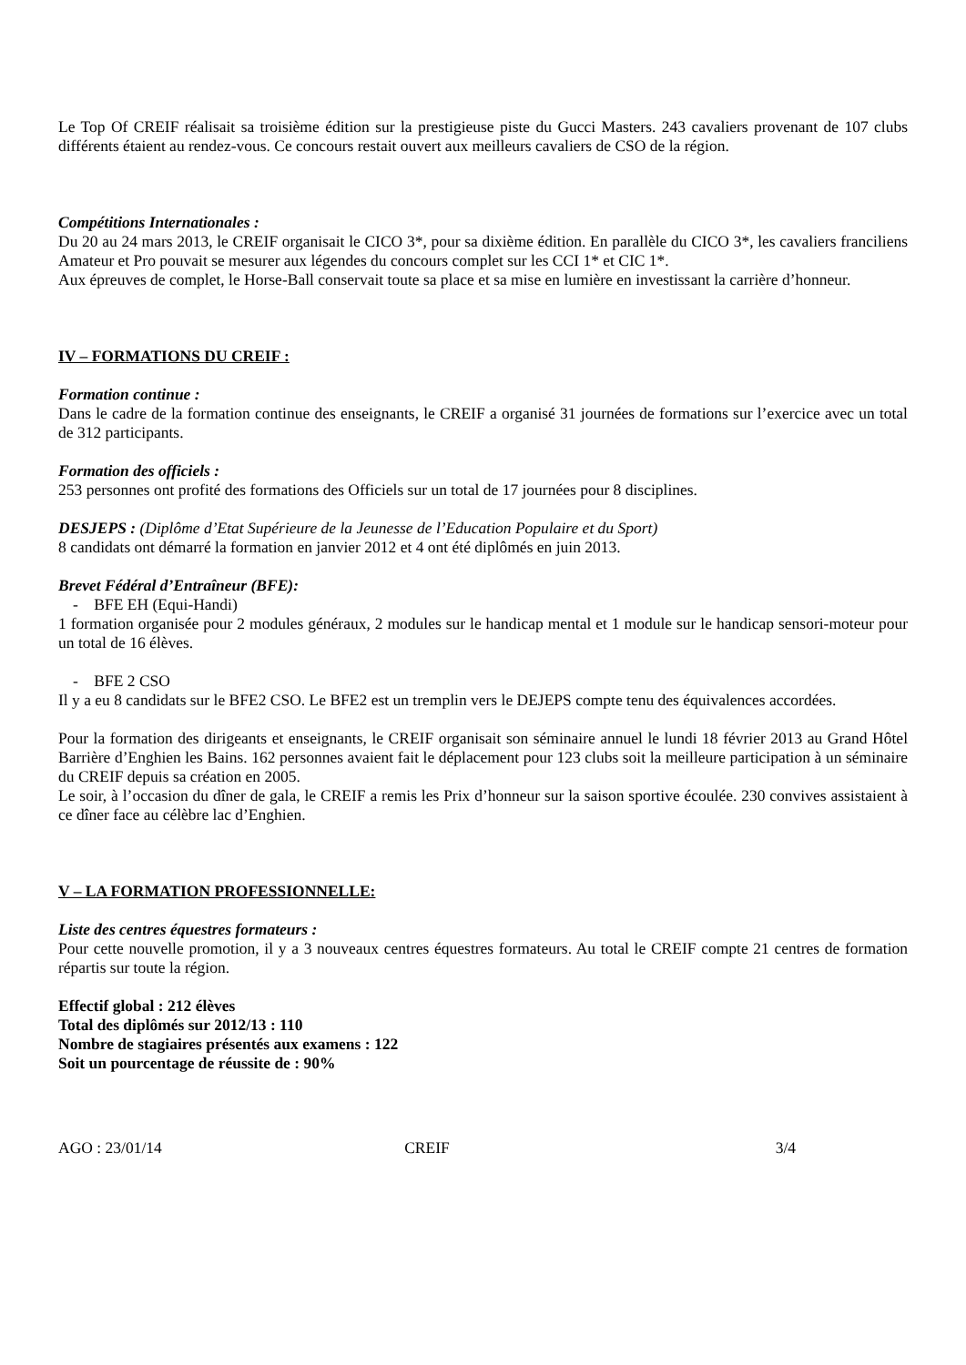Le Top Of CREIF réalisait sa troisième édition sur la prestigieuse piste du Gucci Masters. 243 cavaliers provenant de 107 clubs différents étaient au rendez-vous. Ce concours restait ouvert aux meilleurs cavaliers de CSO de la région.
Compétitions Internationales :
Du 20 au 24 mars 2013, le CREIF organisait le CICO 3*, pour sa dixième édition. En parallèle du CICO 3*, les cavaliers franciliens Amateur et Pro pouvait se mesurer aux légendes du concours complet sur les CCI 1* et CIC 1*.
Aux épreuves de complet, le Horse-Ball conservait toute sa place et sa mise en lumière en investissant la carrière d’honneur.
IV – FORMATIONS DU CREIF :
Formation continue :
Dans le cadre de la formation continue des enseignants, le CREIF a organisé 31 journées de formations sur l’exercice avec un total de 312 participants.
Formation des officiels :
253 personnes ont profité des formations des Officiels sur un total de 17 journées pour 8 disciplines.
DESJEPS : (Diplôme d’Etat Supérieure de la Jeunesse de l’Education Populaire et du Sport)
8 candidats ont démarré la formation en janvier 2012 et 4 ont été diplômés en juin 2013.
Brevet Fédéral d’Entraîneur (BFE):
- BFE EH (Equi-Handi)
1 formation organisée pour 2 modules généraux, 2 modules sur le handicap mental et 1 module sur le handicap sensori-moteur pour un total de 16 élèves.
- BFE 2 CSO
Il y a eu 8 candidats sur le BFE2 CSO. Le BFE2 est un tremplin vers le DEJEPS compte tenu des équivalences accordées.
Pour la formation des dirigeants et enseignants, le CREIF organisait son séminaire annuel le lundi 18 février 2013 au Grand Hôtel Barrière d’Enghien les Bains. 162 personnes avaient fait le déplacement pour 123 clubs soit la meilleure participation à un séminaire du CREIF depuis sa création en 2005.
Le soir, à l’occasion du dîner de gala, le CREIF a remis les Prix d’honneur sur la saison sportive écoulée. 230 convives assistaient à ce dîner face au célèbre lac d’Enghien.
V – LA FORMATION PROFESSIONNELLE:
Liste des centres équestres formateurs :
Pour cette nouvelle promotion, il y a 3 nouveaux centres équestres formateurs. Au total le CREIF compte 21 centres de formation répartis sur toute la région.
Effectif global : 212 élèves
Total des diplômés sur 2012/13 : 110
Nombre de stagiaires présentés aux examens : 122
Soit un pourcentage de réussite de : 90%
AGO : 23/01/14 CREIF 3/4